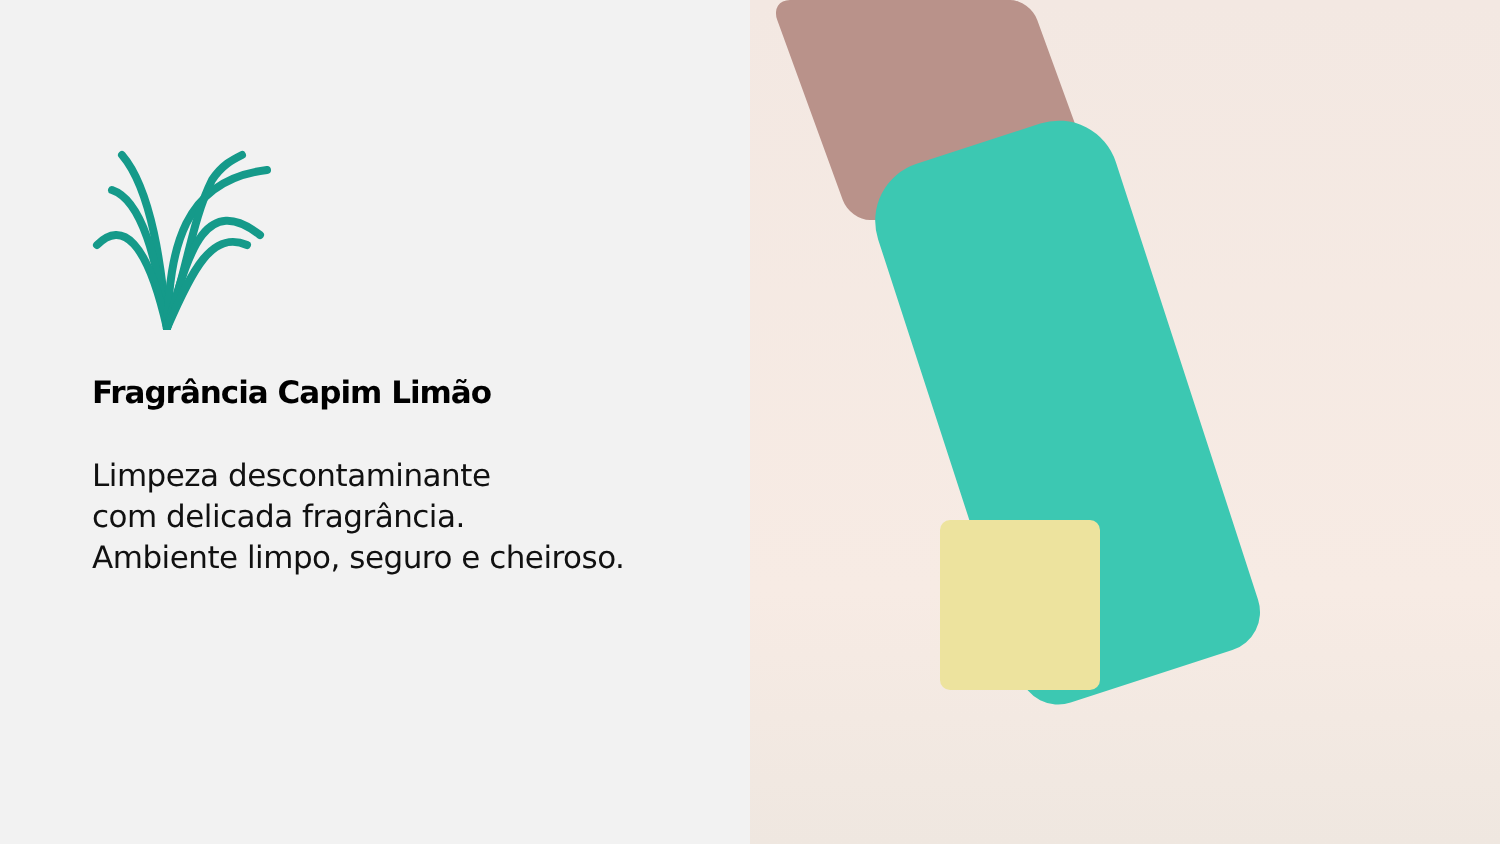Fragrância Capim Limão
Limpeza descontaminante
com delicada fragrância.
Ambiente limpo, seguro e cheiroso.